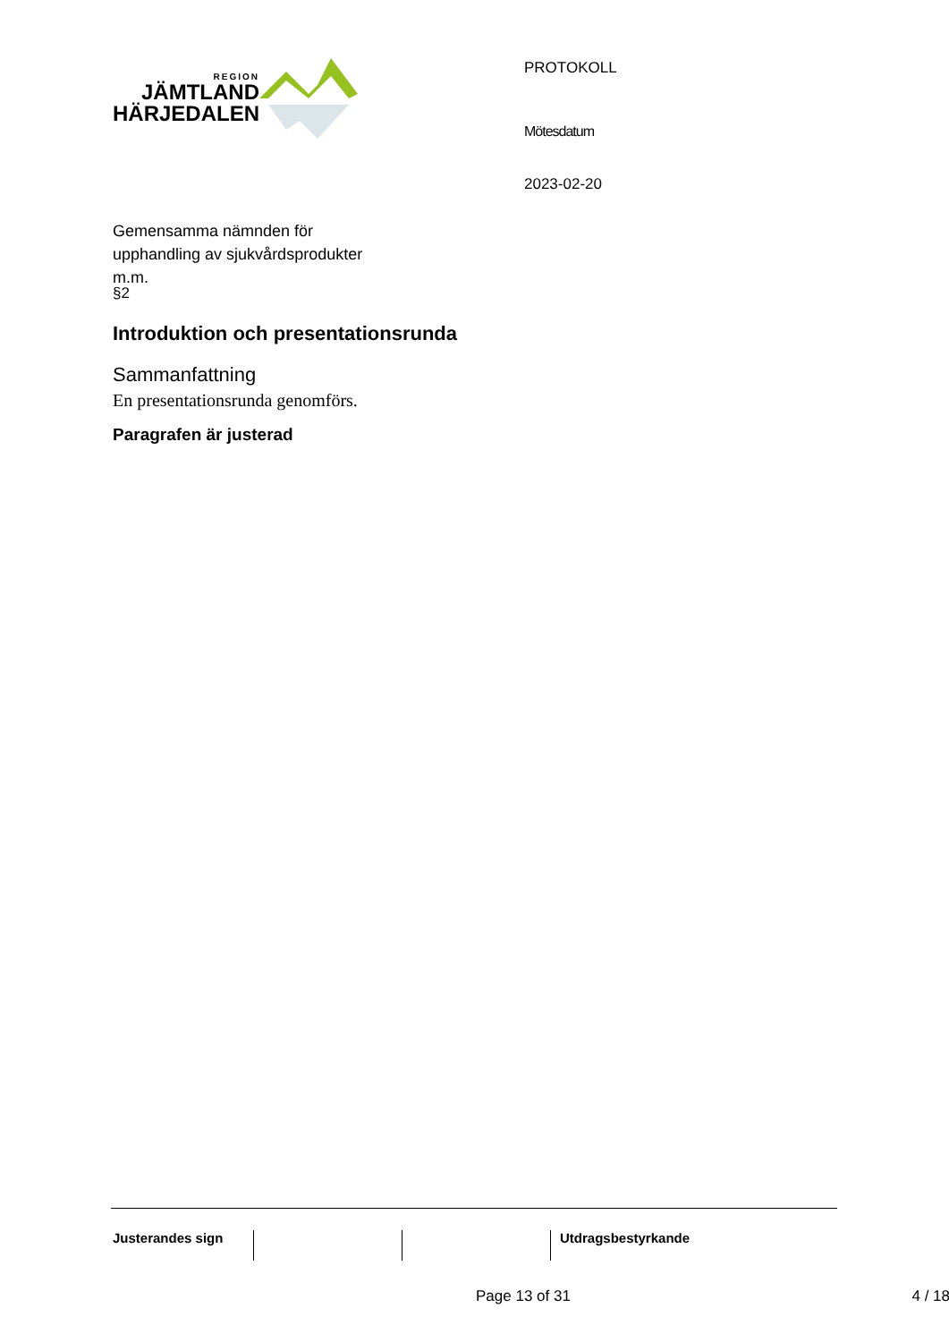REGION
JÄMTLAND
HÄRJEDALEN
Gemensamma nämnden för
upphandling av sjukvårdsprodukter
m.m.
PROTOKOLL
Mötesdatum
2023-02-20
§2
Introduktion och presentationsrunda
Sammanfattning
En presentationsrunda genomförs.
Paragrafen är justerad
Justerandes sign Utdragsbestyrkande
Page 13 of 31 4 / 18